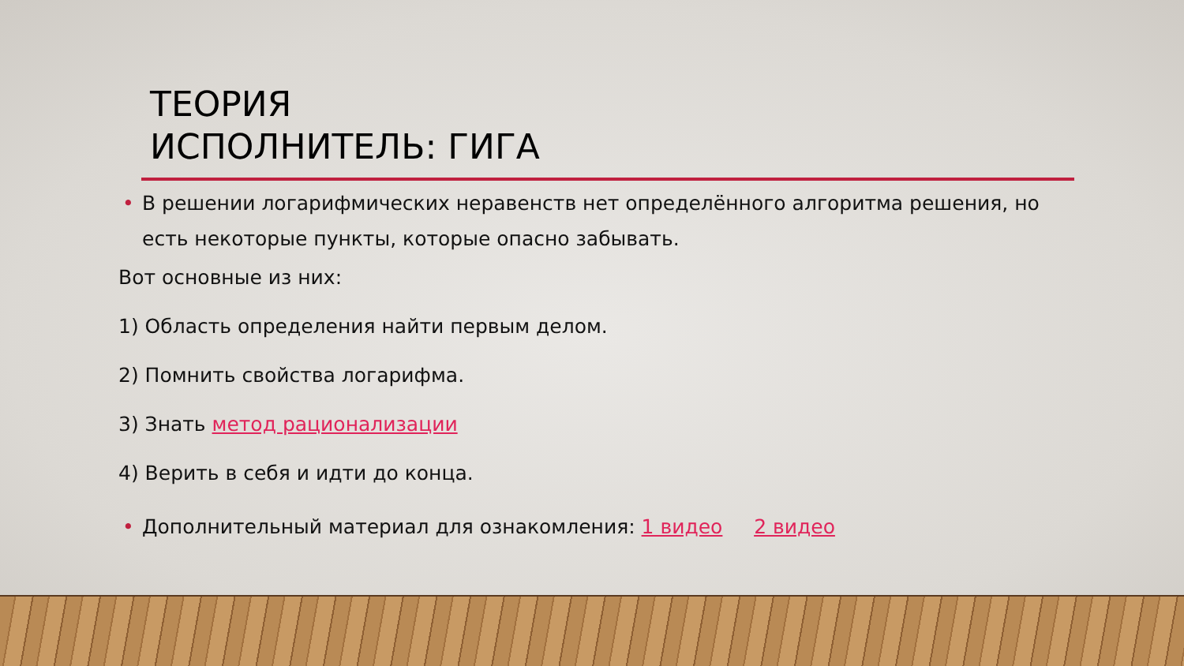ТЕОРИЯ
ИСПОЛНИТЕЛЬ: ГИГА
• В решении логарифмических неравенств нет определённого алгоритма решения, но есть некоторые пункты, которые опасно забывать.
Вот основные из них:
1) Область определения найти первым делом.
2) Помнить свойства логарифма.
3) Знать метод рационализации
4) Верить в себя и идти до конца.
• Дополнительный материал для ознакомления: 1 видео 2 видео